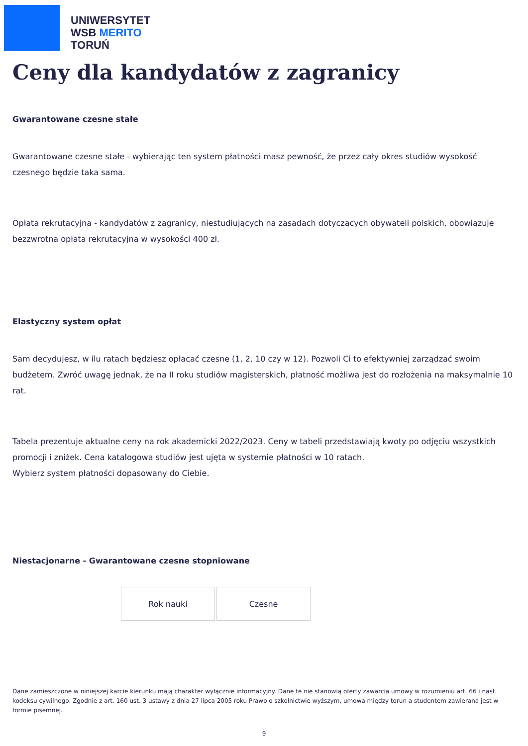UNIWERSYTET
WSB MERITO
TORUŃ
Ceny dla kandydatów z zagranicy
Gwarantowane czesne stałe
Gwarantowane czesne stałe - wybierając ten system płatności masz pewność, że przez cały okres studiów wysokość czesnego będzie taka sama.
Opłata rekrutacyjna - kandydatów z zagranicy, niestudiujących na zasadach dotyczących obywateli polskich, obowiązuje bezzwrotna opłata rekrutacyjna w wysokości 400 zł.
Elastyczny system opłat
Sam decydujesz, w ilu ratach będziesz opłacać czesne (1, 2, 10 czy w 12). Pozwoli Ci to efektywniej zarządzać swoim budżetem. Zwróć uwagę jednak, że na II roku studiów magisterskich, płatność możliwa jest do rozłożenia na maksymalnie 10 rat.
Tabela prezentuje aktualne ceny na rok akademicki 2022/2023. Ceny w tabeli przedstawiają kwoty po odjęciu wszystkich promocji i zniżek. Cena katalogowa studiów jest ujęta w systemie płatności w 10 ratach.
Wybierz system płatności dopasowany do Ciebie.
Niestacjonarne - Gwarantowane czesne stopniowane
| Rok nauki | Czesne |
Dane zamieszczone w niniejszej karcie kierunku mają charakter wyłącznie informacyjny. Dane te nie stanowią oferty zawarcia umowy w rozumieniu art. 66 i nast. kodeksu cywilnego. Zgodnie z art. 160 ust. 3 ustawy z dnia 27 lipca 2005 roku Prawo o szkolnictwie wyższym, umowa między torun a studentem zawierana jest w formie pisemnej.
9